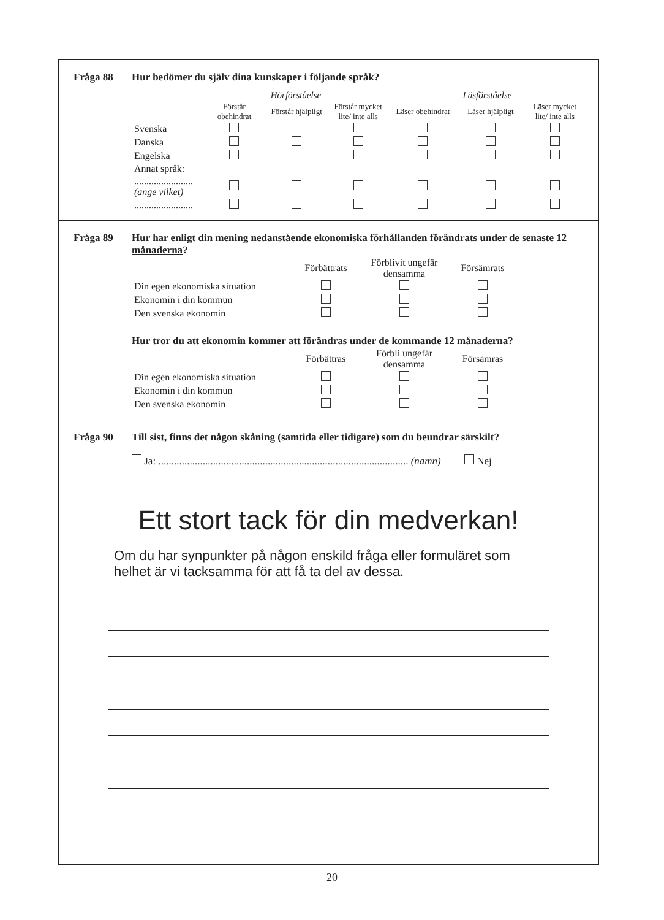Fråga 88 Hur bedömer du själv dina kunskaper i följande språk?
| | Hörförståelse | | | Läsförståelse | | |
| --- | --- | --- | --- | --- | --- | --- |
| | Förstår obehindrat | Förstår hjälpligt | Förstår mycket lite/ inte alls | Läser obehindrat | Läser hjälpligt | Läser mycket lite/ inte alls |
| Svenska | | | | | | |
| Danska | | | | | | |
| Engelska | | | | | | |
| Annat språk: | | | | | | |
| ........................ (ange vilket) | | | | | | |
| ........................ | | | | | | |
Fråga 89 Hur har enligt din mening nedanstående ekonomiska förhållanden förändrats under de senaste 12 månaderna?
| | Förbättrats | Förblivit ungefär densamma | Försämrats |
| --- | --- | --- | --- |
| Din egen ekonomiska situation | | | |
| Ekonomin i din kommun | | | |
| Den svenska ekonomin | | | |
Hur tror du att ekonomin kommer att förändras under de kommande 12 månaderna?
| | Förbättras | Förbli ungefär densamma | Försämras |
| --- | --- | --- | --- |
| Din egen ekonomiska situation | | | |
| Ekonomin i din kommun | | | |
| Den svenska ekonomin | | | |
Fråga 90 Till sist, finns det någon skåning (samtida eller tidigare) som du beundrar särskilt?
Ja: ................................................................................................ (namn) Nej
Ett stort tack för din medverkan!
Om du har synpunkter på någon enskild fråga eller formuläret som helhet är vi tacksamma för att få ta del av dessa.
20